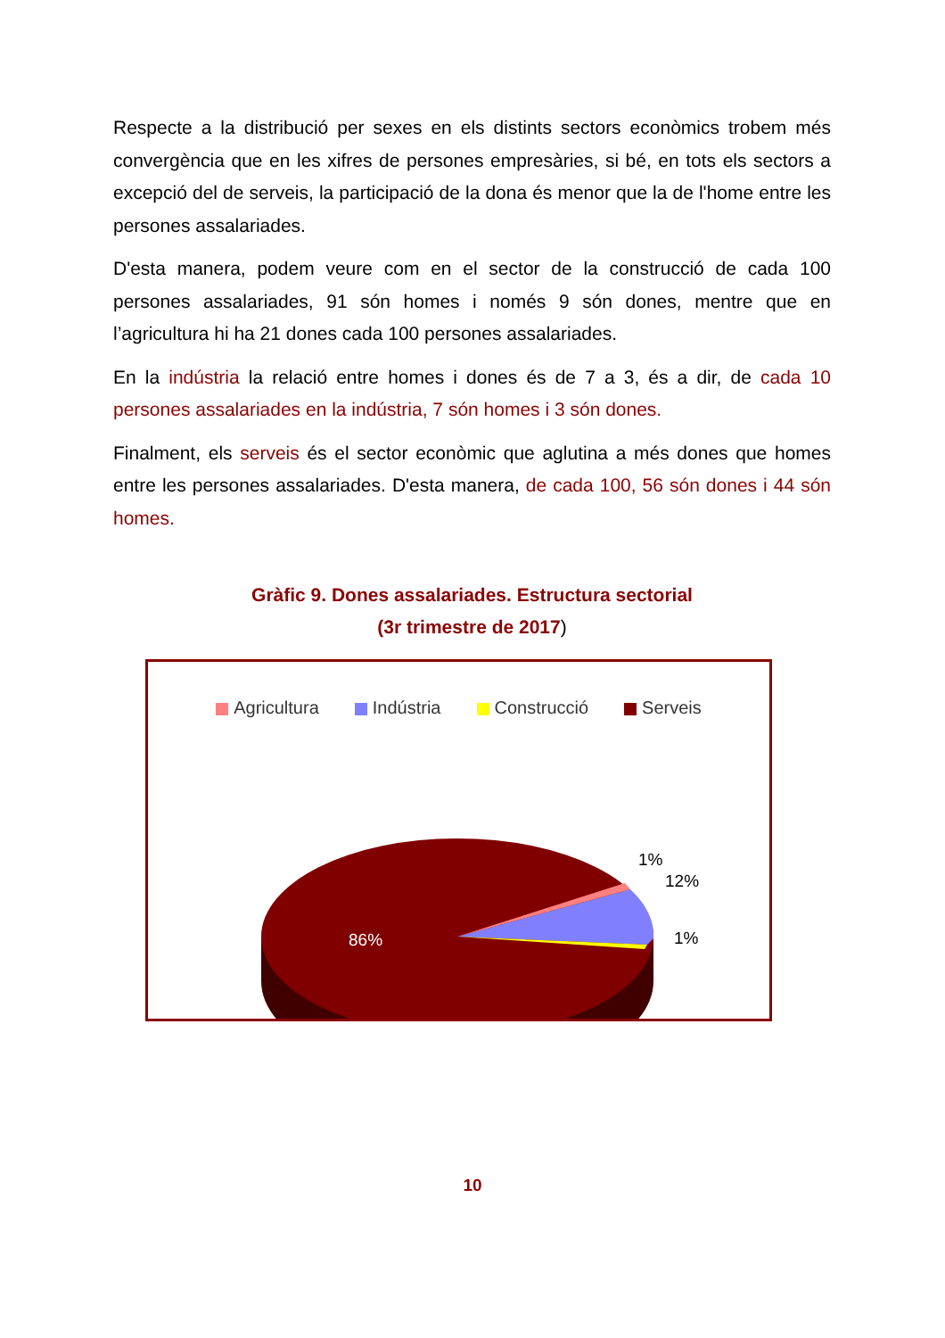Respecte a la distribució per sexes en els distints sectors econòmics trobem més convergència que en les xifres de persones empresàries, si bé, en tots els sectors a excepció del de serveis, la participació de la dona és menor que la de l'home entre les persones assalariades.
D'esta manera, podem veure com en el sector de la construcció de cada 100 persones assalariades, 91 són homes i només 9 són dones, mentre que en l’agricultura hi ha 21 dones cada 100 persones assalariades.
En la indústria la relació entre homes i dones és de 7 a 3, és a dir, de cada 10 persones assalariades en la indústria, 7 són homes i 3 són dones.
Finalment, els serveis és el sector econòmic que aglutina a més dones que homes entre les persones assalariades. D'esta manera, de cada 100, 56 són dones i 44 són homes.
Gràfic 9. Dones assalariades. Estructura sectorial
(3r trimestre de 2017)
Agricultura Indústria Construcció Serveis
86%
1%
12%
1%
10